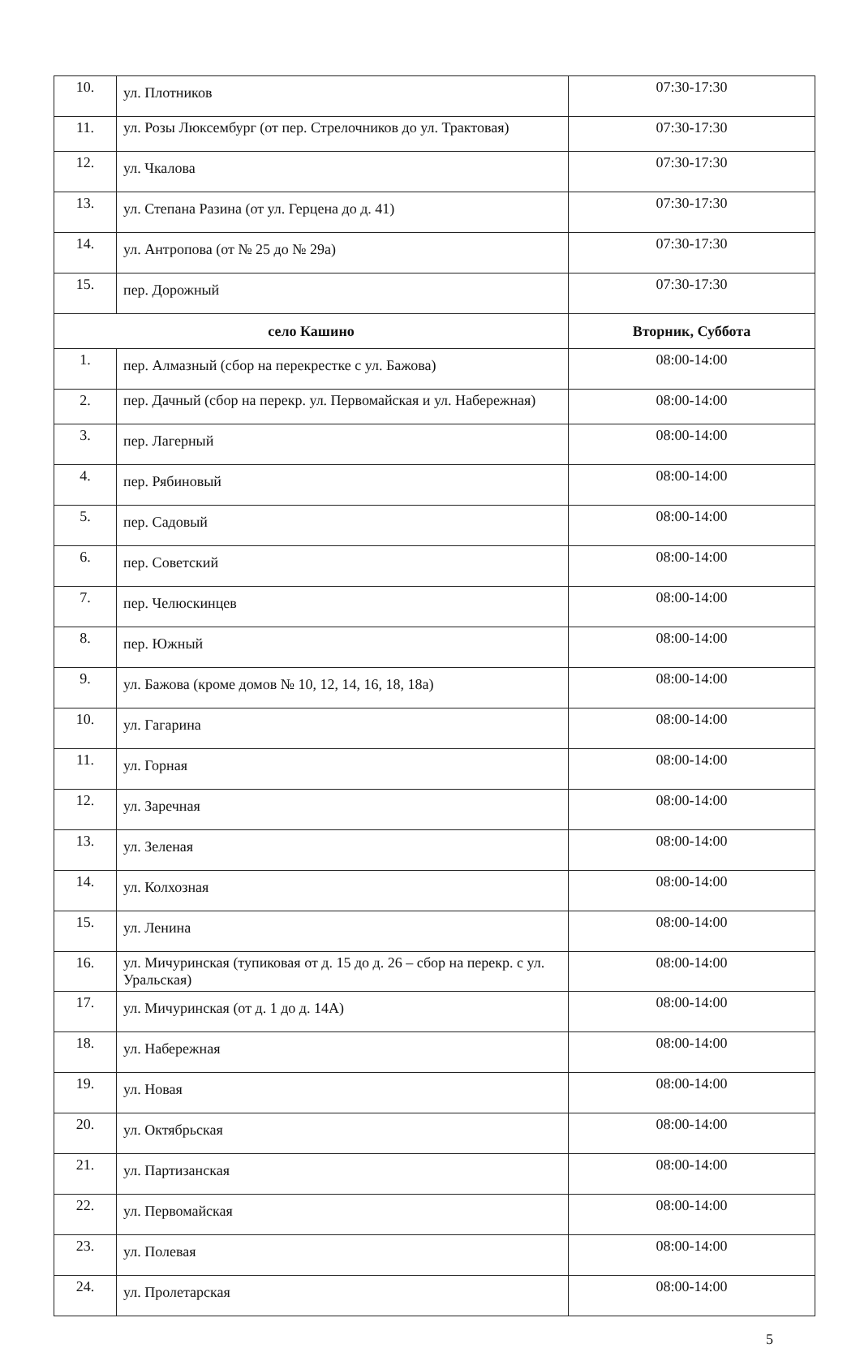| 10. | ул. Плотников | 07:30-17:30 |
| 11. | ул. Розы Люксембург (от пер. Стрелочников до ул. Трактовая) | 07:30-17:30 |
| 12. | ул. Чкалова | 07:30-17:30 |
| 13. | ул. Степана Разина (от ул. Герцена до д. 41) | 07:30-17:30 |
| 14. | ул. Антропова (от № 25 до № 29а) | 07:30-17:30 |
| 15. | пер. Дорожный | 07:30-17:30 |
| село Кашино | | Вторник, Суббота |
| 1. | пер. Алмазный (сбор на перекрестке с ул. Бажова) | 08:00-14:00 |
| 2. | пер. Дачный (сбор на перекр. ул. Первомайская и ул. Набережная) | 08:00-14:00 |
| 3. | пер. Лагерный | 08:00-14:00 |
| 4. | пер. Рябиновый | 08:00-14:00 |
| 5. | пер. Садовый | 08:00-14:00 |
| 6. | пер. Советский | 08:00-14:00 |
| 7. | пер. Челюскинцев | 08:00-14:00 |
| 8. | пер. Южный | 08:00-14:00 |
| 9. | ул. Бажова (кроме домов № 10, 12, 14, 16, 18, 18а) | 08:00-14:00 |
| 10. | ул. Гагарина | 08:00-14:00 |
| 11. | ул. Горная | 08:00-14:00 |
| 12. | ул. Заречная | 08:00-14:00 |
| 13. | ул. Зеленая | 08:00-14:00 |
| 14. | ул. Колхозная | 08:00-14:00 |
| 15. | ул. Ленина | 08:00-14:00 |
| 16. | ул. Мичуринская (тупиковая от д. 15 до д. 26 – сбор на перекр. с ул. Уральская) | 08:00-14:00 |
| 17. | ул. Мичуринская (от д. 1 до д. 14А) | 08:00-14:00 |
| 18. | ул. Набережная | 08:00-14:00 |
| 19. | ул. Новая | 08:00-14:00 |
| 20. | ул. Октябрьская | 08:00-14:00 |
| 21. | ул. Партизанская | 08:00-14:00 |
| 22. | ул. Первомайская | 08:00-14:00 |
| 23. | ул. Полевая | 08:00-14:00 |
| 24. | ул. Пролетарская | 08:00-14:00 |
5